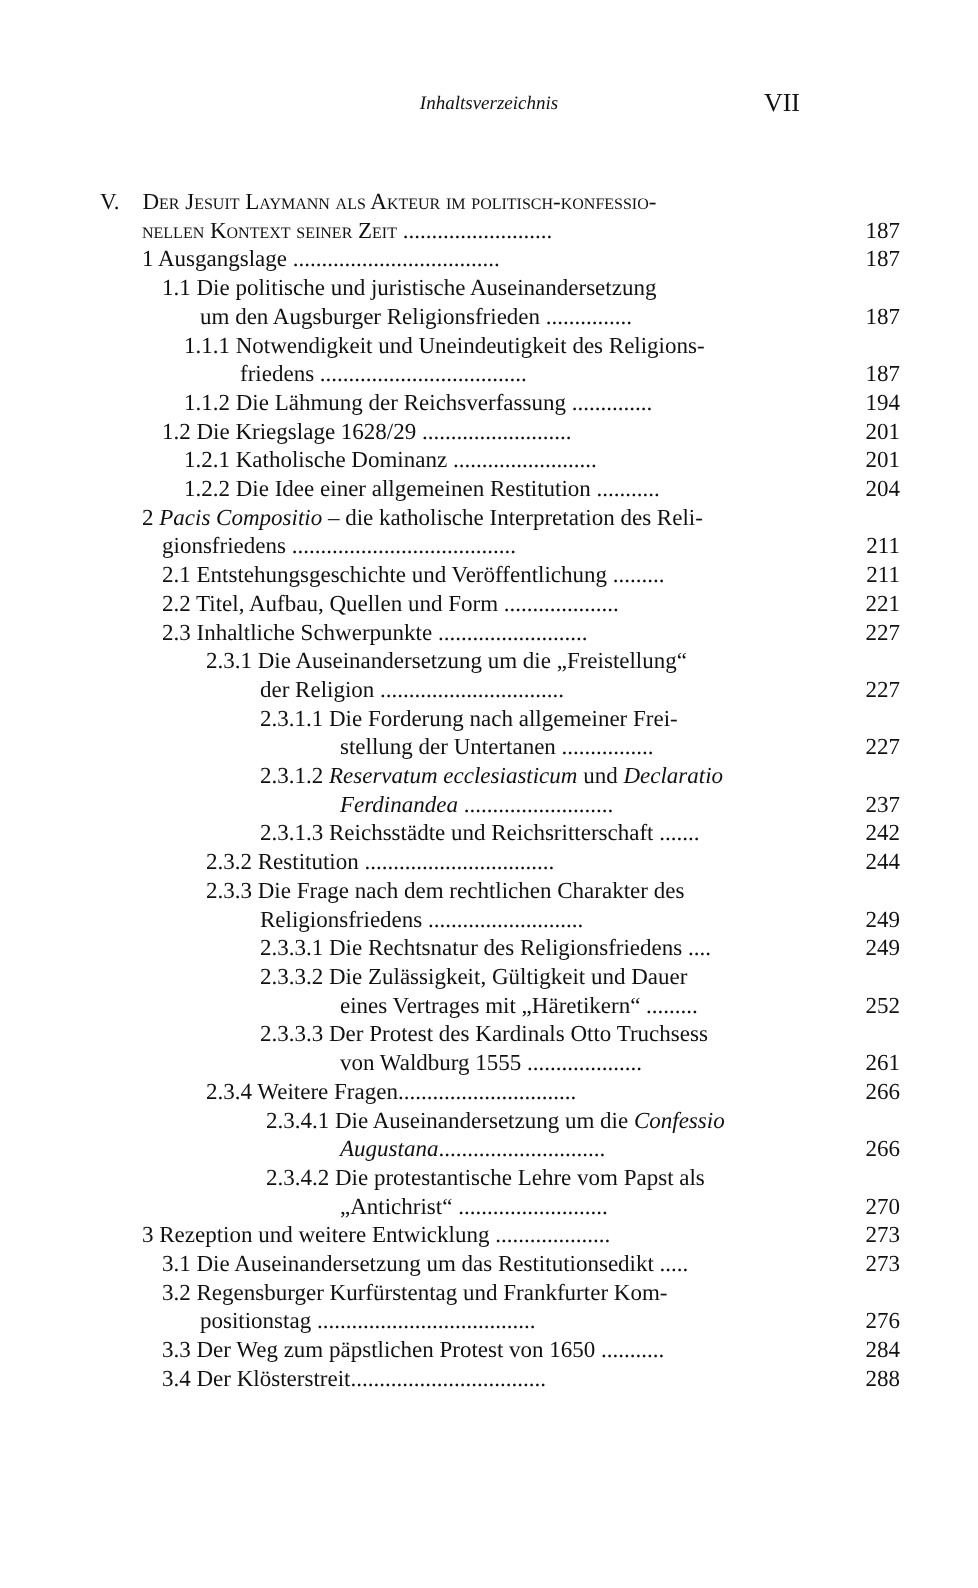Inhaltsverzeichnis VII
V. Der Jesuit Laymann als Akteur im politisch-konfessio-
nellen Kontext seiner Zeit .......................... 187
1 Ausgangslage .................................... 187
1.1 Die politische und juristische Auseinandersetzung
um den Augsburger Religionsfrieden ............... 187
1.1.1 Notwendigkeit und Uneindeutigkeit des Religions-
friedens .................................... 187
1.1.2 Die Lähmung der Reichsverfassung .............. 194
1.2 Die Kriegslage 1628/29 .......................... 201
1.2.1 Katholische Dominanz ......................... 201
1.2.2 Die Idee einer allgemeinen Restitution ........... 204
2 Pacis Compositio – die katholische Interpretation des Reli-
gionsfriedens ....................................... 211
2.1 Entstehungsgeschichte und Veröffentlichung ......... 211
2.2 Titel, Aufbau, Quellen und Form .................... 221
2.3 Inhaltliche Schwerpunkte .......................... 227
2.3.1 Die Auseinandersetzung um die „Freistellung“
der Religion ................................ 227
2.3.1.1 Die Forderung nach allgemeiner Frei-
stellung der Untertanen ................ 227
2.3.1.2 Reservatum ecclesiasticum und Declaratio
Ferdinandea .......................... 237
2.3.1.3 Reichsstädte und Reichsritterschaft ....... 242
2.3.2 Restitution ................................. 244
2.3.3 Die Frage nach dem rechtlichen Charakter des
Religionsfriedens ........................... 249
2.3.3.1 Die Rechtsnatur des Religionsfriedens .... 249
2.3.3.2 Die Zulässigkeit, Gültigkeit und Dauer
eines Vertrages mit „Häretikern“ ......... 252
2.3.3.3 Der Protest des Kardinals Otto Truchsess
von Waldburg 1555 .................... 261
2.3.4 Weitere Fragen............................... 266
2.3.4.1 Die Auseinandersetzung um die Confessio
Augustana............................. 266
2.3.4.2 Die protestantische Lehre vom Papst als
„Antichrist“ .......................... 270
3 Rezeption und weitere Entwicklung .................... 273
3.1 Die Auseinandersetzung um das Restitutionsedikt ..... 273
3.2 Regensburger Kurfürstentag und Frankfurter Kom-
positionstag ...................................... 276
3.3 Der Weg zum päpstlichen Protest von 1650 ........... 284
3.4 Der Klösterstreit.................................. 288